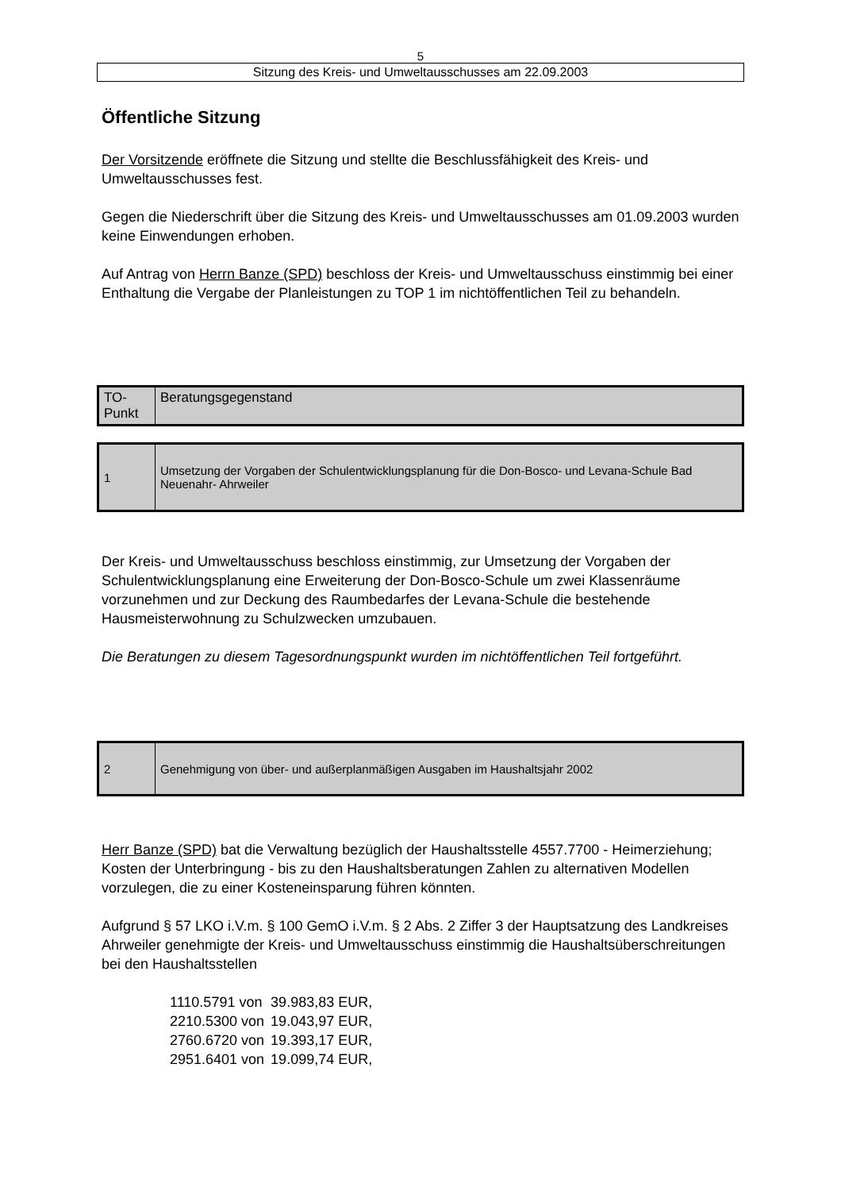5
Sitzung des Kreis- und Umweltausschusses am 22.09.2003
Öffentliche Sitzung
Der Vorsitzende eröffnete die Sitzung und stellte die Beschlussfähigkeit des Kreis- und Umweltausschusses fest.
Gegen die Niederschrift über die Sitzung des Kreis- und Umweltausschusses am 01.09.2003 wurden keine Einwendungen erhoben.
Auf Antrag von Herrn Banze (SPD) beschloss der Kreis- und Umweltausschuss einstimmig bei einer Enthaltung die Vergabe der Planleistungen zu TOP 1 im nichtöffentlichen Teil zu behandeln.
| TO- Punkt | Beratungsgegenstand |
| 1 | Umsetzung der Vorgaben der Schulentwicklungsplanung für die Don-Bosco- und Levana-Schule Bad Neuenahr- Ahrweiler |
Der Kreis- und Umweltausschuss beschloss einstimmig, zur Umsetzung der Vorgaben der Schulentwicklungsplanung eine Erweiterung der Don-Bosco-Schule um zwei Klassenräume vorzunehmen und zur Deckung des Raumbedarfes der Levana-Schule die bestehende Hausmeisterwohnung zu Schulzwecken umzubauen.
Die Beratungen zu diesem Tagesordnungspunkt wurden im nichtöffentlichen Teil fortgeführt.
| 2 | Genehmigung von über- und außerplanmäßigen Ausgaben im Haushaltsjahr 2002 |
Herr Banze (SPD) bat die Verwaltung bezüglich der Haushaltsstelle 4557.7700 - Heimerziehung; Kosten der Unterbringung - bis zu den Haushaltsberatungen Zahlen zu alternativen Modellen vorzulegen, die zu einer Kosteneinsparung führen könnten.
Aufgrund § 57 LKO i.V.m. § 100 GemO i.V.m. § 2 Abs. 2 Ziffer 3 der Hauptsatzung des Landkreises Ahrweiler genehmigte der Kreis- und Umweltausschuss einstimmig die Haushaltsüberschreitungen bei den Haushaltsstellen
| 1110.5791 von | 39.983,83 EUR, |
| 2210.5300 von | 19.043,97 EUR, |
| 2760.6720 von | 19.393,17 EUR, |
| 2951.6401 von | 19.099,74 EUR, |